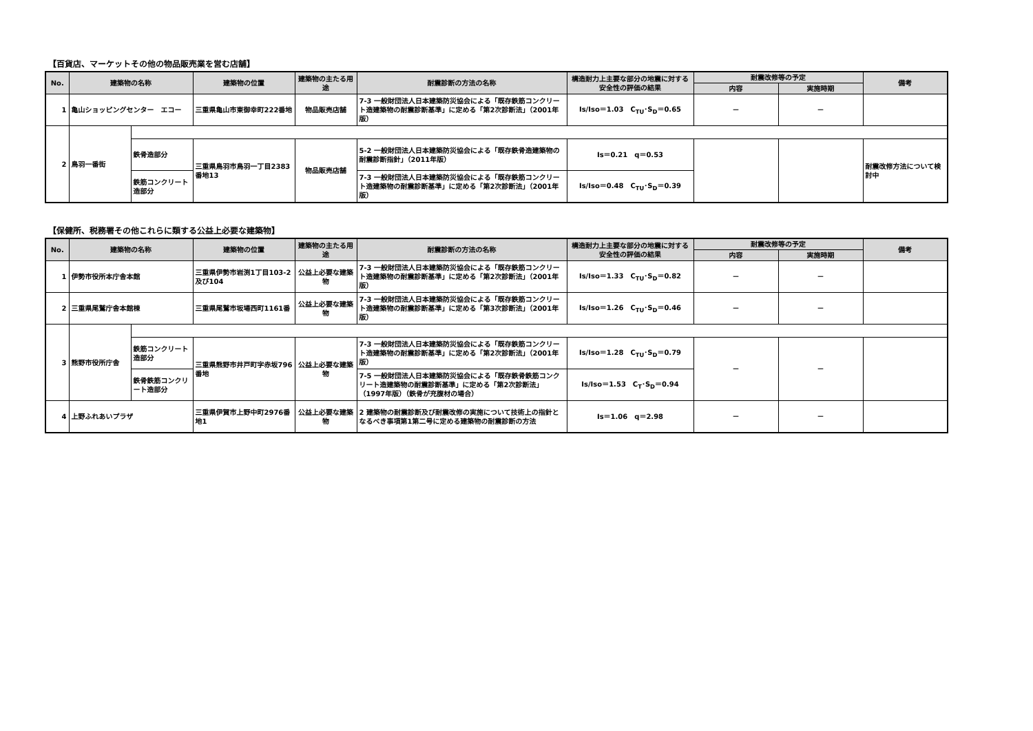【百貨店、マーケットその他の物品販売業を営む店舗】
| No. | 建築物の名称 | | 建築物の位置 | 建築物の主たる用途 | 耐震診断の方法の名称 | 構造耐力上主要な部分の地震に対する安全性の評価の結果 | 耐震改修等の予定 | | 備考 |
| --- | --- | --- | --- | --- | --- | --- | --- | --- | --- |
| | | | | | | | 内容 | 実施時期 | |
| 1 | 亀山ショッピングセンター エコー | | 三重県亀山市東御幸町222番地 | 物品販売店舗 | 7-3 一般財団法人日本建築防災協会による「既存鉄筋コンクリート造建築物の耐震診断基準」に定める「第2次診断法」（2001年版） | Is/Iso＝1.03 C<sub>TU</sub>･S<sub>D</sub>＝0.65 | － | － | |
| 2 | 鳥羽一番街 | | | | | | | | |
| | | 鉄骨造部分 | 三重県鳥羽市鳥羽一丁目2383番地13 | 物品販売店舗 | 5-2 一般財団法人日本建築防災協会による「既存鉄骨造建築物の耐震診断指針」（2011年版） | Is＝0.21 q＝0.53 | | | 耐震改修方法について検討中 |
| | | 鉄筋コンクリート造部分 | | | 7-3 一般財団法人日本建築防災協会による「既存鉄筋コンクリート造建築物の耐震診断基準」に定める「第2次診断法」（2001年版） | Is/Iso＝0.48 C<sub>TU</sub>･S<sub>D</sub>＝0.39 | | | |
【保健所、税務署その他これらに類する公益上必要な建築物】
| No. | 建築物の名称 | | 建築物の位置 | 建築物の主たる用途 | 耐震診断の方法の名称 | 構造耐力上主要な部分の地震に対する安全性の評価の結果 | 耐震改修等の予定 | | 備考 |
| --- | --- | --- | --- | --- | --- | --- | --- | --- | --- |
| | | | | | | | 内容 | 実施時期 | |
| 1 | 伊勢市役所本庁舎本館 | | 三重県伊勢市岩渕1丁目103-2及び104 | 公益上必要な建築物 | 7-3 一般財団法人日本建築防災協会による「既存鉄筋コンクリート造建築物の耐震診断基準」に定める「第2次診断法」（2001年版） | Is/Iso＝1.33 C<sub>TU</sub>･S<sub>D</sub>＝0.82 | － | － | |
| 2 | 三重県尾鷲庁舎本館棟 | | 三重県尾鷲市坂場西町1161番 | 公益上必要な建築物 | 7-3 一般財団法人日本建築防災協会による「既存鉄筋コンクリート造建築物の耐震診断基準」に定める「第3次診断法」（2001年版） | Is/Iso＝1.26 C<sub>TU</sub>･S<sub>D</sub>＝0.46 | － | － | |
| 3 | 熊野市役所庁舎 | | | | | | | | |
| | | 鉄筋コンクリート造部分 | 三重県熊野市井戸町字赤坂796番地 | 公益上必要な建築物 | 7-3 一般財団法人日本建築防災協会による「既存鉄筋コンクリート造建築物の耐震診断基準」に定める「第2次診断法」（2001年版） | Is/Iso＝1.28 C<sub>TU</sub>･S<sub>D</sub>＝0.79 | － | － | |
| | | 鉄骨鉄筋コンクリート造部分 | | | 7-5 一般財団法人日本建築防災協会による「既存鉄骨鉄筋コンクリート造建築物の耐震診断基準」に定める「第2次診断法」（1997年版）（鉄骨が充腹材の場合） | Is/Iso＝1.53 C<sub>T</sub>･S<sub>D</sub>＝0.94 | | | |
| 4 | 上野ふれあいプラザ | | 三重県伊賀市上野中町2976番地1 | 公益上必要な建築物 | 2 建築物の耐震診断及び耐震改修の実施について技術上の指針となるべき事項第1第二号に定める建築物の耐震診断の方法 | Is＝1.06 q＝2.98 | － | － | |